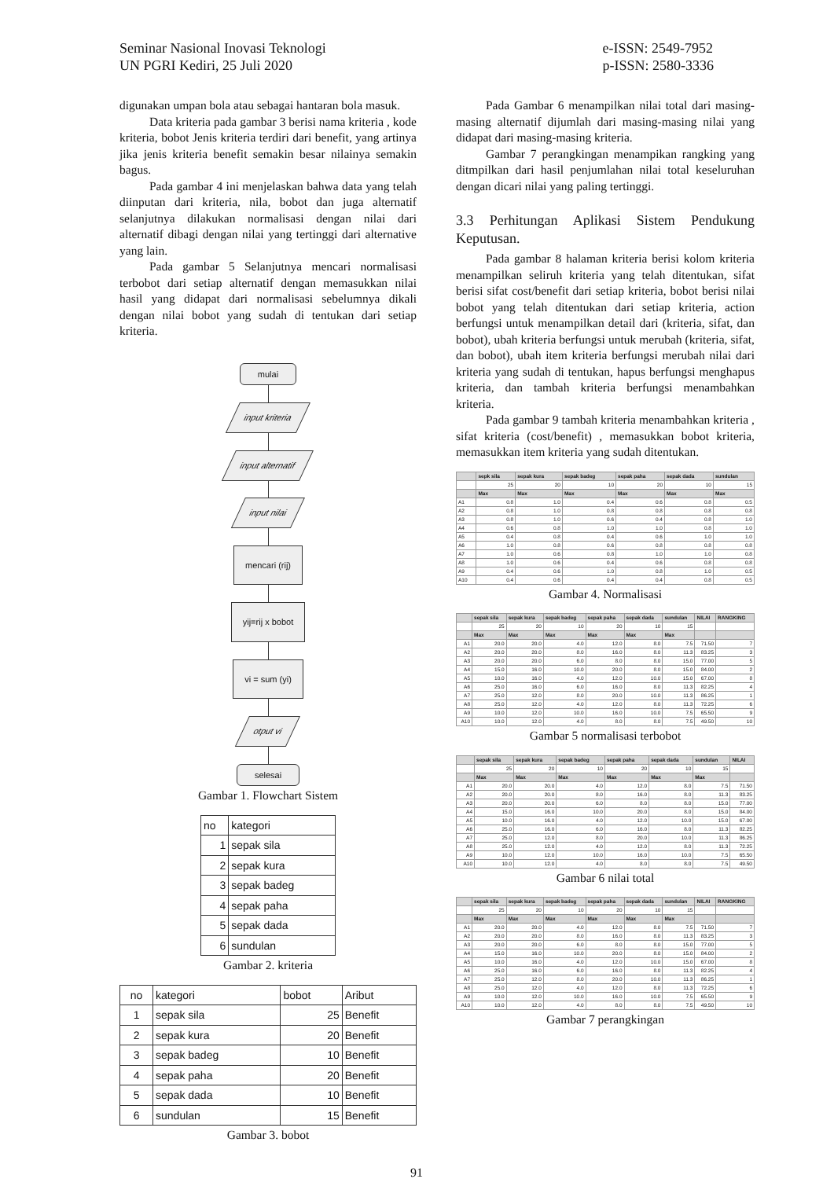Seminar Nasional Inovasi Teknologi
UN PGRI Kediri, 25 Juli 2020
e-ISSN: 2549-7952
p-ISSN: 2580-3336
digunakan umpan bola atau sebagai hantaran bola masuk.
Data kriteria pada gambar 3 berisi nama kriteria , kode kriteria, bobot Jenis kriteria terdiri dari benefit, yang artinya jika jenis kriteria benefit semakin besar nilainya semakin bagus.
Pada gambar 4 ini menjelaskan bahwa data yang telah diinputan dari kriteria, nila, bobot dan juga alternatif selanjutnya dilakukan normalisasi dengan nilai dari alternatif dibagi dengan nilai yang tertinggi dari alternative yang lain.
Pada gambar 5 Selanjutnya mencari normalisasi terbobot dari setiap alternatif dengan memasukkan nilai hasil yang didapat dari normalisasi sebelumnya dikali dengan nilai bobot yang sudah di tentukan dari setiap kriteria.
mulai
input kriteria
input alternatif
input nilai
mencari (rij)
yij=rij x bobot
vi = sum (yi)
otput vi
selesai
Gambar 1. Flowchart Sistem
| no | kategori |
| 1 | sepak sila |
| 2 | sepak kura |
| 3 | sepak badeg |
| 4 | sepak paha |
| 5 | sepak dada |
| 6 | sundulan |
Gambar 2. kriteria
| no | kategori | bobot | Aribut |
| 1 | sepak sila | 25 | Benefit |
| 2 | sepak kura | 20 | Benefit |
| 3 | sepak badeg | 10 | Benefit |
| 4 | sepak paha | 20 | Benefit |
| 5 | sepak dada | 10 | Benefit |
| 6 | sundulan | 15 | Benefit |
Gambar 3. bobot
Pada Gambar 6 menampilkan nilai total dari masing-masing alternatif dijumlah dari masing-masing nilai yang didapat dari masing-masing kriteria.
Gambar 7 perangkingan menampikan rangking yang ditmpilkan dari hasil penjumlahan nilai total keseluruhan dengan dicari nilai yang paling tertinggi.
3.3 Perhitungan Aplikasi Sistem Pendukung Keputusan.
Pada gambar 8 halaman kriteria berisi kolom kriteria menampilkan seliruh kriteria yang telah ditentukan, sifat berisi sifat cost/benefit dari setiap kriteria, bobot berisi nilai bobot yang telah ditentukan dari setiap kriteria, action berfungsi untuk menampilkan detail dari (kriteria, sifat, dan bobot), ubah kriteria berfungsi untuk merubah (kriteria, sifat, dan bobot), ubah item kriteria berfungsi merubah nilai dari kriteria yang sudah di tentukan, hapus berfungsi menghapus kriteria, dan tambah kriteria berfungsi menambahkan kriteria.
Pada gambar 9 tambah kriteria menambahkan kriteria , sifat kriteria (cost/benefit) , memasukkan bobot kriteria, memasukkan item kriteria yang sudah ditentukan.
| | sepk sila | sepak kura | sepak badeg | sepak paha | sepak dada | sundulan |
| --- | --- | --- | --- | --- | --- | --- |
| | 25 | 20 | 10 | 20 | 10 | 15 |
| | Max | Max | Max | Max | Max | Max |
| A1 | 0.8 | 1.0 | 0.4 | 0.6 | 0.8 | 0.5 |
| A2 | 0.8 | 1.0 | 0.8 | 0.8 | 0.8 | 0.8 |
| A3 | 0.8 | 1.0 | 0.6 | 0.4 | 0.8 | 1.0 |
| A4 | 0.6 | 0.8 | 1.0 | 1.0 | 0.8 | 1.0 |
| A5 | 0.4 | 0.8 | 0.4 | 0.6 | 1.0 | 1.0 |
| A6 | 1.0 | 0.8 | 0.6 | 0.8 | 0.8 | 0.8 |
| A7 | 1.0 | 0.6 | 0.8 | 1.0 | 1.0 | 0.8 |
| A8 | 1.0 | 0.6 | 0.4 | 0.6 | 0.8 | 0.8 |
| A9 | 0.4 | 0.6 | 1.0 | 0.8 | 1.0 | 0.5 |
| A10 | 0.4 | 0.6 | 0.4 | 0.4 | 0.8 | 0.5 |
Gambar 4. Normalisasi
| | sepak sila | sepak kura | sepak badeg | sepak paha | sepak dada | sundulan | NILAI | RANGKING |
| --- | --- | --- | --- | --- | --- | --- | --- | --- |
| | 25 | 20 | 10 | 20 | 10 | 15 | | |
| | Max | Max | Max | Max | Max | Max | | |
| A1 | 20.0 | 20.0 | 4.0 | 12.0 | 8.0 | 7.5 | 71.50 | 7 |
| A2 | 20.0 | 20.0 | 8.0 | 16.0 | 8.0 | 11.3 | 83.25 | 3 |
| A3 | 20.0 | 20.0 | 6.0 | 8.0 | 8.0 | 15.0 | 77.00 | 5 |
| A4 | 15.0 | 16.0 | 10.0 | 20.0 | 8.0 | 15.0 | 84.00 | 2 |
| A5 | 10.0 | 16.0 | 4.0 | 12.0 | 10.0 | 15.0 | 67.00 | 8 |
| A6 | 25.0 | 16.0 | 6.0 | 16.0 | 8.0 | 11.3 | 82.25 | 4 |
| A7 | 25.0 | 12.0 | 8.0 | 20.0 | 10.0 | 11.3 | 86.25 | 1 |
| A8 | 25.0 | 12.0 | 4.0 | 12.0 | 8.0 | 11.3 | 72.25 | 6 |
| A9 | 10.0 | 12.0 | 10.0 | 16.0 | 10.0 | 7.5 | 65.50 | 9 |
| A10 | 10.0 | 12.0 | 4.0 | 8.0 | 8.0 | 7.5 | 49.50 | 10 |
Gambar 5 normalisasi terbobot
| | sepak sila | sepak kura | sepak badeg | sepak paha | sepak dada | sundulan | NILAI |
| --- | --- | --- | --- | --- | --- | --- | --- |
| | 25 | 20 | 10 | 20 | 10 | 15 | |
| | Max | Max | Max | Max | Max | Max | |
| A1 | 20.0 | 20.0 | 4.0 | 12.0 | 8.0 | 7.5 | 71.50 |
| A2 | 20.0 | 20.0 | 8.0 | 16.0 | 8.0 | 11.3 | 83.25 |
| A3 | 20.0 | 20.0 | 6.0 | 8.0 | 8.0 | 15.0 | 77.00 |
| A4 | 15.0 | 16.0 | 10.0 | 20.0 | 8.0 | 15.0 | 84.00 |
| A5 | 10.0 | 16.0 | 4.0 | 12.0 | 10.0 | 15.0 | 67.00 |
| A6 | 25.0 | 16.0 | 6.0 | 16.0 | 8.0 | 11.3 | 82.25 |
| A7 | 25.0 | 12.0 | 8.0 | 20.0 | 10.0 | 11.3 | 86.25 |
| A8 | 25.0 | 12.0 | 4.0 | 12.0 | 8.0 | 11.3 | 72.25 |
| A9 | 10.0 | 12.0 | 10.0 | 16.0 | 10.0 | 7.5 | 65.50 |
| A10 | 10.0 | 12.0 | 4.0 | 8.0 | 8.0 | 7.5 | 49.50 |
Gambar 6 nilai total
| | sepak sila | sepak kura | sepak badeg | sepak paha | sepak dada | sundulan | NILAI | RANGKING |
| --- | --- | --- | --- | --- | --- | --- | --- | --- |
| | 25 | 20 | 10 | 20 | 10 | 15 | | |
| | Max | Max | Max | Max | Max | Max | | |
| A1 | 20.0 | 20.0 | 4.0 | 12.0 | 8.0 | 7.5 | 71.50 | 7 |
| A2 | 20.0 | 20.0 | 8.0 | 16.0 | 8.0 | 11.3 | 83.25 | 3 |
| A3 | 20.0 | 20.0 | 6.0 | 8.0 | 8.0 | 15.0 | 77.00 | 5 |
| A4 | 15.0 | 16.0 | 10.0 | 20.0 | 8.0 | 15.0 | 84.00 | 2 |
| A5 | 10.0 | 16.0 | 4.0 | 12.0 | 10.0 | 15.0 | 67.00 | 8 |
| A6 | 25.0 | 16.0 | 6.0 | 16.0 | 8.0 | 11.3 | 82.25 | 4 |
| A7 | 25.0 | 12.0 | 8.0 | 20.0 | 10.0 | 11.3 | 86.25 | 1 |
| A8 | 25.0 | 12.0 | 4.0 | 12.0 | 8.0 | 11.3 | 72.25 | 6 |
| A9 | 10.0 | 12.0 | 10.0 | 16.0 | 10.0 | 7.5 | 65.50 | 9 |
| A10 | 10.0 | 12.0 | 4.0 | 8.0 | 8.0 | 7.5 | 49.50 | 10 |
Gambar 7 perangkingan
91